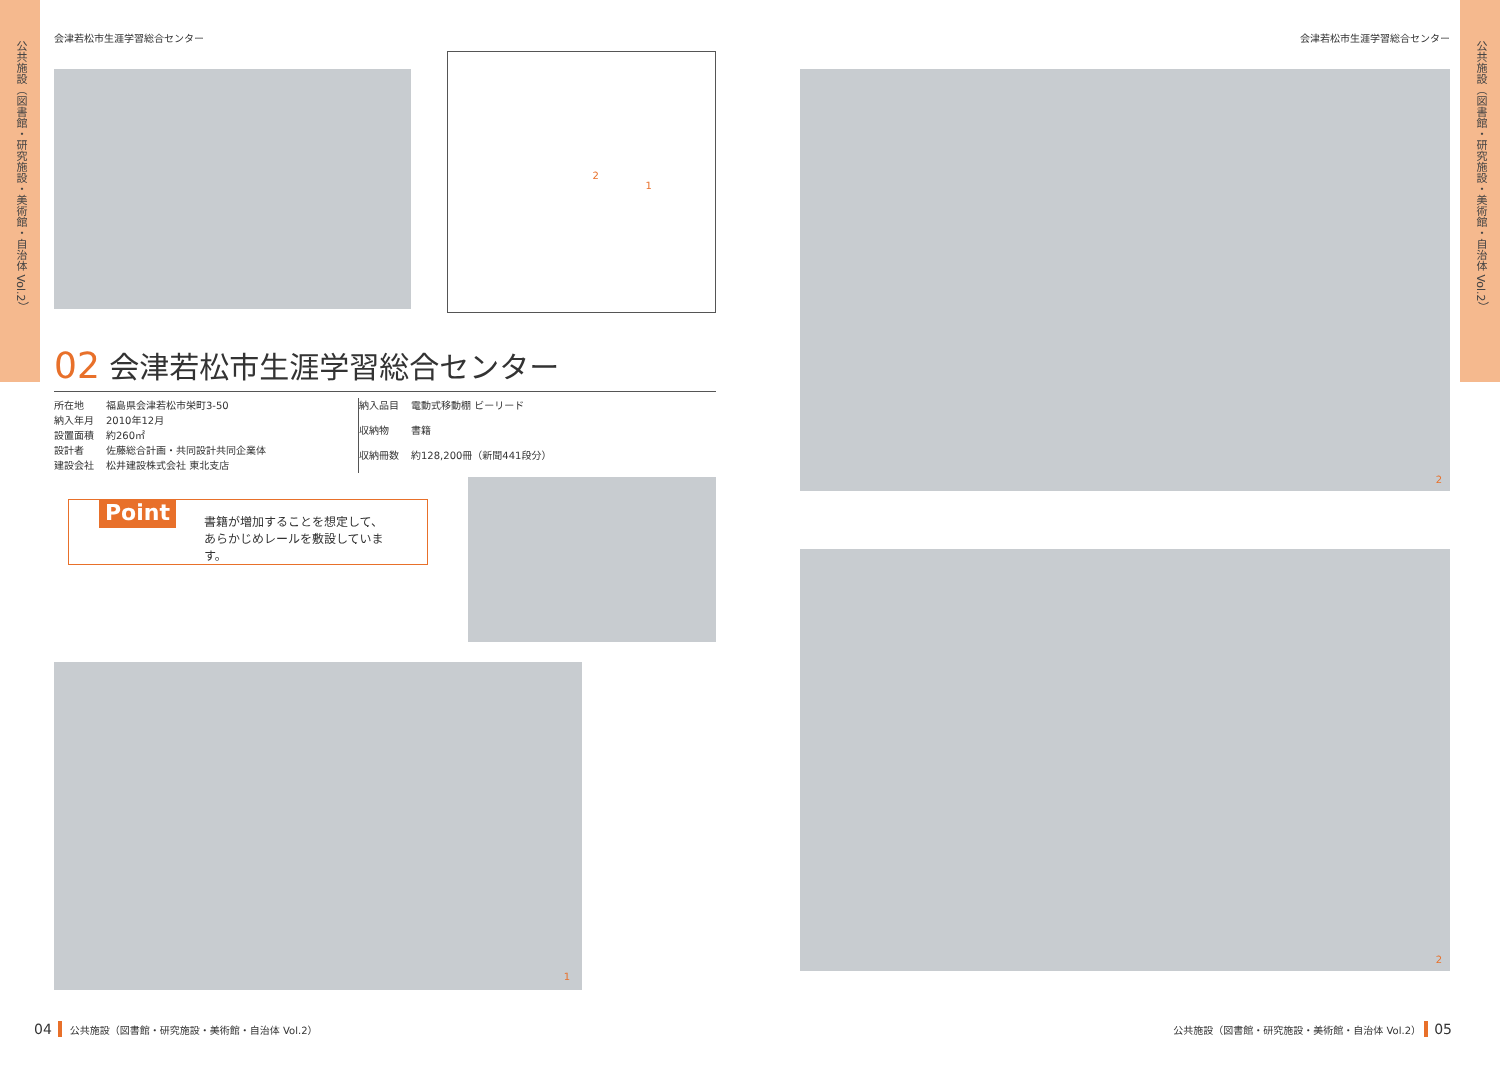公共施設（図書館・研究施設・美術館・自治体 Vol.2）
公共施設（図書館・研究施設・美術館・自治体 Vol.2）
会津若松市生涯学習総合センター
2
1
02 会津若松市生涯学習総合センター
| 所在地 | 福島県会津若松市栄町3-50 |
| 納入年月 | 2010年12月 |
| 設置面積 | 約260㎡ |
| 設計者 | 佐藤総合計画・共同設計共同企業体 |
| 建設会社 | 松井建設株式会社 東北支店 |
| 納入品目 | 電動式移動棚 ビーリード |
| 収納物 | 書籍 |
| 収納冊数 | 約128,200冊（新聞441段分） |
Point
書籍が増加することを想定して、
あらかじめレールを敷設しています。
1
会津若松市生涯学習総合センター
2
2
04 公共施設（図書館・研究施設・美術館・自治体 Vol.2）
公共施設（図書館・研究施設・美術館・自治体 Vol.2） 05